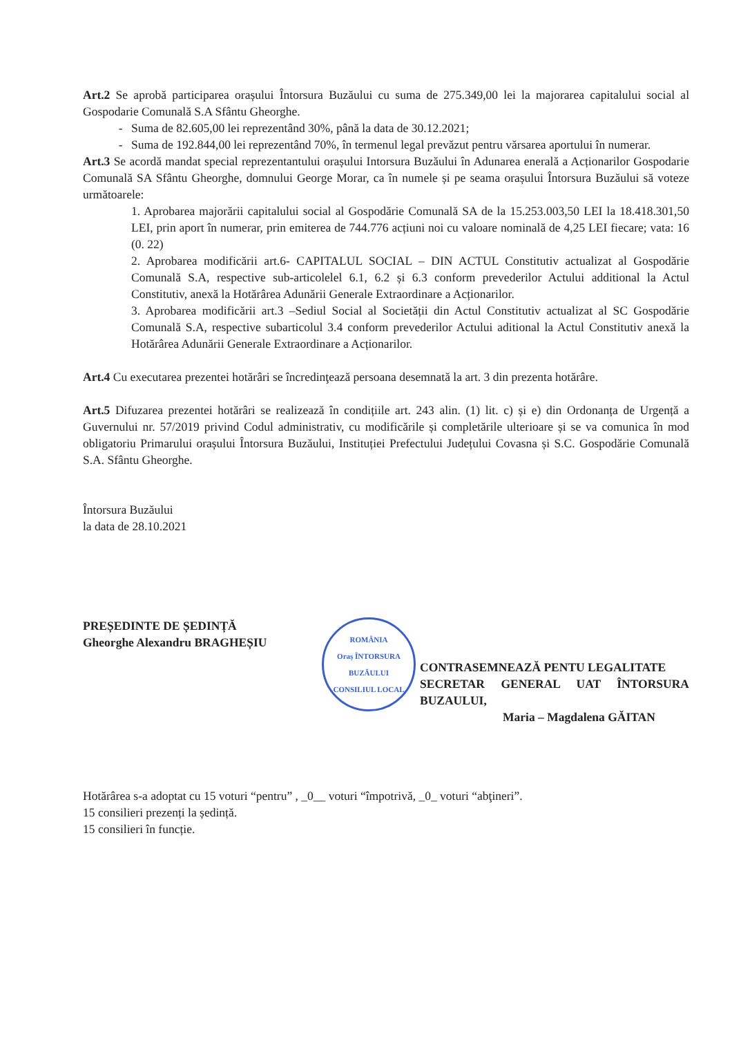Art.2 Se aprobă participarea orașului Întorsura Buzăului cu suma de 275.349,00 lei la majorarea capitalului social al Gospodarie Comunală S.A Sfântu Gheorghe.
Suma de 82.605,00 lei reprezentând 30%, până la data de 30.12.2021;
Suma de 192.844,00 lei reprezentând 70%, în termenul legal prevăzut pentru vărsarea aportului în numerar.
Art.3 Se acordă mandat special reprezentantului orașului Intorsura Buzăului în Adunarea enerală a Acționarilor Gospodarie Comunală SA Sfântu Gheorghe, domnului George Morar, ca în numele și pe seama orașului Întorsura Buzăului să voteze următoarele:
1. Aprobarea majorării capitalului social al Gospodărie Comunală SA de la 15.253.003,50 LEI la 18.418.301,50 LEI, prin aport în numerar, prin emiterea de 744.776 acțiuni noi cu valoare nominală de 4,25 LEI fiecare; vata: 16 (0. 22)
2. Aprobarea modificării art.6- CAPITALUL SOCIAL – DIN ACTUL Constitutiv actualizat al Gospodărie Comunală S.A, respective sub-articolelel 6.1, 6.2 și 6.3 conform prevederilor Actului additional la Actul Constitutiv, anexă la Hotărârea Adunării Generale Extraordinare a Acționarilor.
3. Aprobarea modificării art.3 –Sediul Social al Societății din Actul Constitutiv actualizat al SC Gospodărie Comunală S.A, respective subarticolul 3.4 conform prevederilor Actului aditional la Actul Constitutiv anexă la Hotărârea Adunării Generale Extraordinare a Acționarilor.
Art.4 Cu executarea prezentei hotărâri se încredinţează persoana desemnată la art. 3 din prezenta hotărâre.
Art.5 Difuzarea prezentei hotărâri se realizează în condițiile art. 243 alin. (1) lit. c) și e) din Ordonanța de Urgență a Guvernului nr. 57/2019 privind Codul administrativ, cu modificările și completările ulterioare și se va comunica în mod obligatoriu Primarului orașului Întorsura Buzăului, Instituției Prefectului Județului Covasna și S.C. Gospodărie Comunală S.A. Sfântu Gheorghe.
Întorsura Buzăului
la data de 28.10.2021
PREȘEDINTE DE ȘEDINȚĂ
Gheorghe Alexandru BRAGHEȘIU
ROMÂNIA
Oraș ÎNTORSURA BUZĂULUI
CONSILIUL LOCAL
CONTRASEMNEAZĂ PENTU LEGALITATE
SECRETAR GENERAL UAT ÎNTORSURA BUZAULUI,
Maria – Magdalena GĂITAN
Hotărârea s-a adoptat cu 15 voturi “pentru” , _0__ voturi “împotrivă, _0_ voturi “abţineri”.
15 consilieri prezenți la ședință.
15 consilieri în funcție.